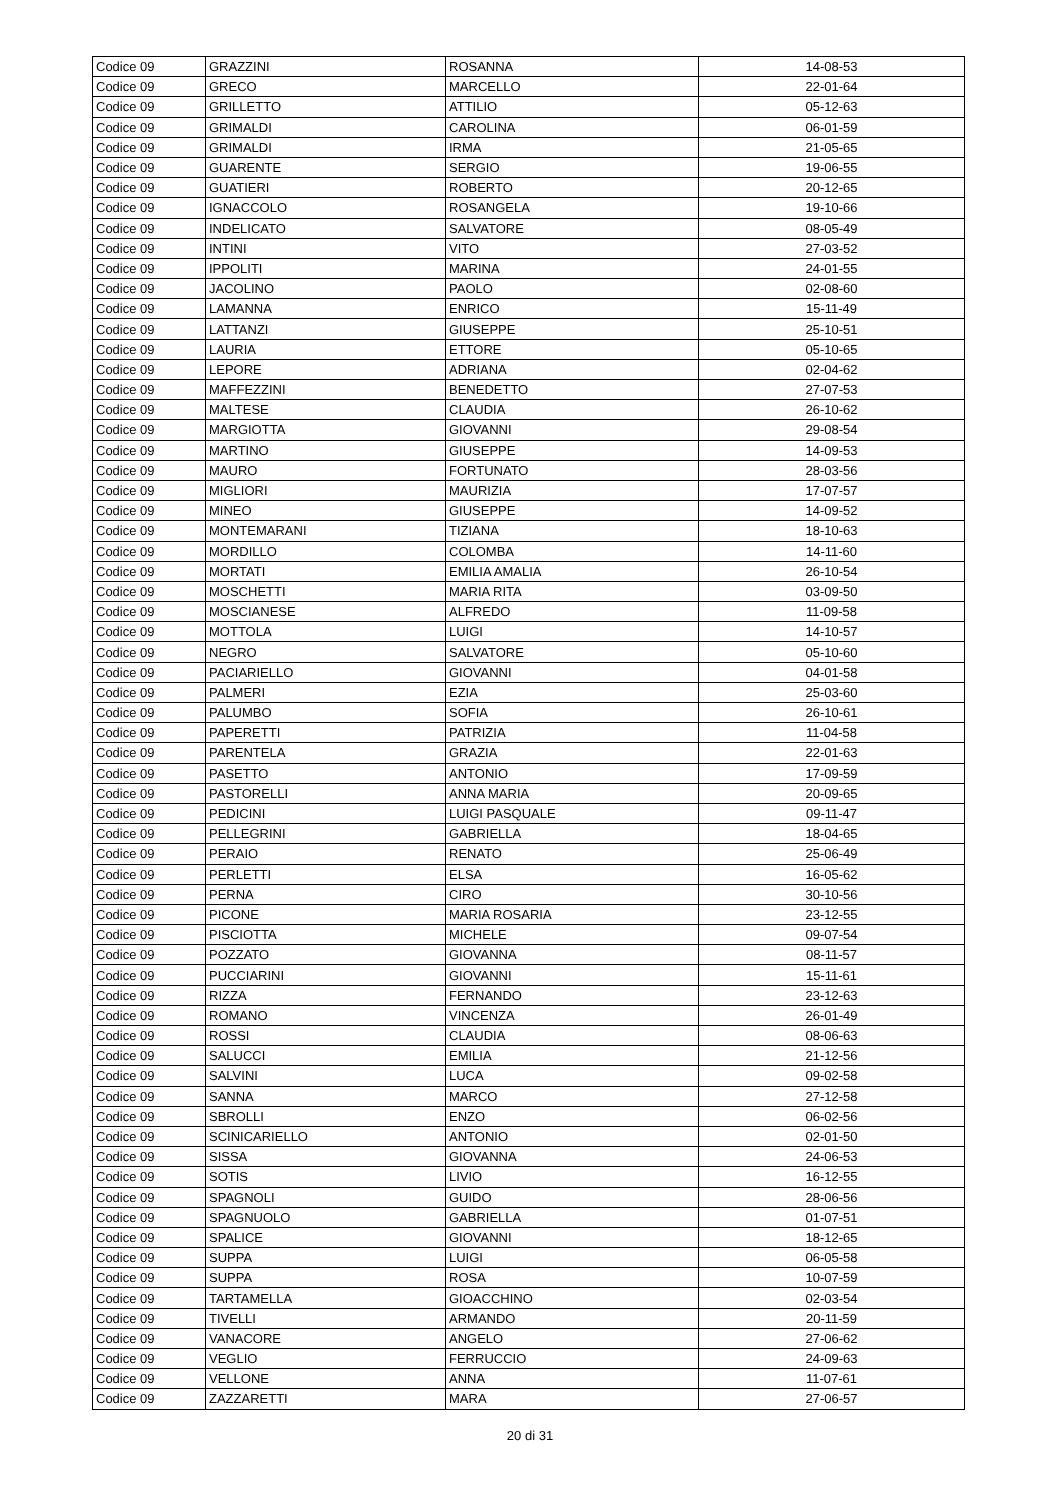| Codice 09 | GRAZZINI | ROSANNA | 14-08-53 |
| Codice 09 | GRECO | MARCELLO | 22-01-64 |
| Codice 09 | GRILLETTO | ATTILIO | 05-12-63 |
| Codice 09 | GRIMALDI | CAROLINA | 06-01-59 |
| Codice 09 | GRIMALDI | IRMA | 21-05-65 |
| Codice 09 | GUARENTE | SERGIO | 19-06-55 |
| Codice 09 | GUATIERI | ROBERTO | 20-12-65 |
| Codice 09 | IGNACCOLO | ROSANGELA | 19-10-66 |
| Codice 09 | INDELICATO | SALVATORE | 08-05-49 |
| Codice 09 | INTINI | VITO | 27-03-52 |
| Codice 09 | IPPOLITI | MARINA | 24-01-55 |
| Codice 09 | JACOLINO | PAOLO | 02-08-60 |
| Codice 09 | LAMANNA | ENRICO | 15-11-49 |
| Codice 09 | LATTANZI | GIUSEPPE | 25-10-51 |
| Codice 09 | LAURIA | ETTORE | 05-10-65 |
| Codice 09 | LEPORE | ADRIANA | 02-04-62 |
| Codice 09 | MAFFEZZINI | BENEDETTO | 27-07-53 |
| Codice 09 | MALTESE | CLAUDIA | 26-10-62 |
| Codice 09 | MARGIOTTA | GIOVANNI | 29-08-54 |
| Codice 09 | MARTINO | GIUSEPPE | 14-09-53 |
| Codice 09 | MAURO | FORTUNATO | 28-03-56 |
| Codice 09 | MIGLIORI | MAURIZIA | 17-07-57 |
| Codice 09 | MINEO | GIUSEPPE | 14-09-52 |
| Codice 09 | MONTEMARANI | TIZIANA | 18-10-63 |
| Codice 09 | MORDILLO | COLOMBA | 14-11-60 |
| Codice 09 | MORTATI | EMILIA AMALIA | 26-10-54 |
| Codice 09 | MOSCHETTI | MARIA RITA | 03-09-50 |
| Codice 09 | MOSCIANESE | ALFREDO | 11-09-58 |
| Codice 09 | MOTTOLA | LUIGI | 14-10-57 |
| Codice 09 | NEGRO | SALVATORE | 05-10-60 |
| Codice 09 | PACIARIELLO | GIOVANNI | 04-01-58 |
| Codice 09 | PALMERI | EZIA | 25-03-60 |
| Codice 09 | PALUMBO | SOFIA | 26-10-61 |
| Codice 09 | PAPERETTI | PATRIZIA | 11-04-58 |
| Codice 09 | PARENTELA | GRAZIA | 22-01-63 |
| Codice 09 | PASETTO | ANTONIO | 17-09-59 |
| Codice 09 | PASTORELLI | ANNA MARIA | 20-09-65 |
| Codice 09 | PEDICINI | LUIGI PASQUALE | 09-11-47 |
| Codice 09 | PELLEGRINI | GABRIELLA | 18-04-65 |
| Codice 09 | PERAIO | RENATO | 25-06-49 |
| Codice 09 | PERLETTI | ELSA | 16-05-62 |
| Codice 09 | PERNA | CIRO | 30-10-56 |
| Codice 09 | PICONE | MARIA ROSARIA | 23-12-55 |
| Codice 09 | PISCIOTTA | MICHELE | 09-07-54 |
| Codice 09 | POZZATO | GIOVANNA | 08-11-57 |
| Codice 09 | PUCCIARINI | GIOVANNI | 15-11-61 |
| Codice 09 | RIZZA | FERNANDO | 23-12-63 |
| Codice 09 | ROMANO | VINCENZA | 26-01-49 |
| Codice 09 | ROSSI | CLAUDIA | 08-06-63 |
| Codice 09 | SALUCCI | EMILIA | 21-12-56 |
| Codice 09 | SALVINI | LUCA | 09-02-58 |
| Codice 09 | SANNA | MARCO | 27-12-58 |
| Codice 09 | SBROLLI | ENZO | 06-02-56 |
| Codice 09 | SCINICARIELLO | ANTONIO | 02-01-50 |
| Codice 09 | SISSA | GIOVANNA | 24-06-53 |
| Codice 09 | SOTIS | LIVIO | 16-12-55 |
| Codice 09 | SPAGNOLI | GUIDO | 28-06-56 |
| Codice 09 | SPAGNUOLO | GABRIELLA | 01-07-51 |
| Codice 09 | SPALICE | GIOVANNI | 18-12-65 |
| Codice 09 | SUPPA | LUIGI | 06-05-58 |
| Codice 09 | SUPPA | ROSA | 10-07-59 |
| Codice 09 | TARTAMELLA | GIOACCHINO | 02-03-54 |
| Codice 09 | TIVELLI | ARMANDO | 20-11-59 |
| Codice 09 | VANACORE | ANGELO | 27-06-62 |
| Codice 09 | VEGLIO | FERRUCCIO | 24-09-63 |
| Codice 09 | VELLONE | ANNA | 11-07-61 |
| Codice 09 | ZAZZARETTI | MARA | 27-06-57 |
20 di 31